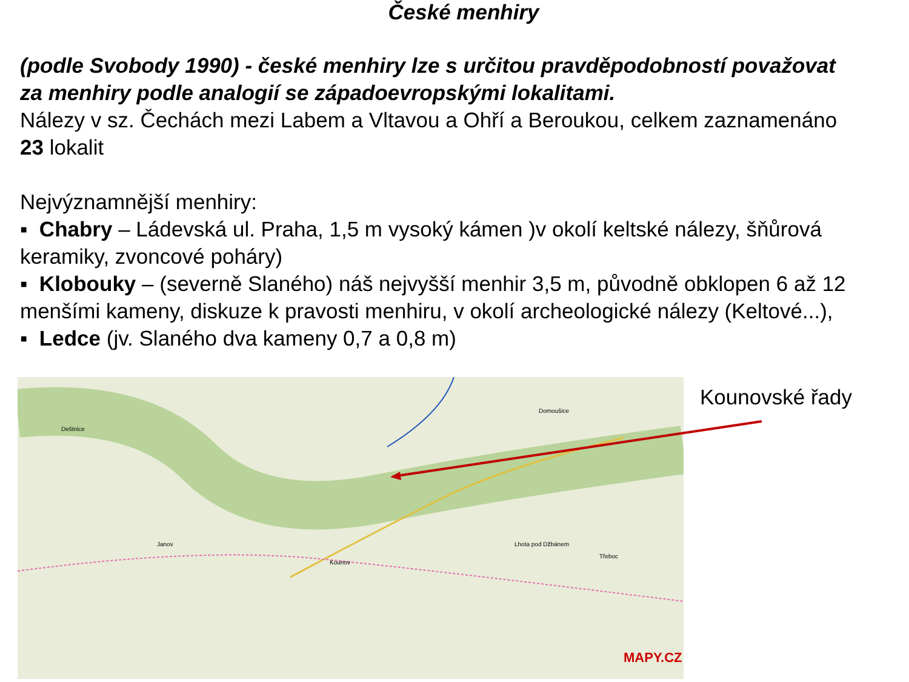České menhiry
(podle Svobody 1990) - české menhiry lze s určitou pravděpodobností považovat
za menhiry podle analogií se západoevropskými lokalitami.
Nálezy v sz. Čechách mezi Labem a Vltavou a Ohří a Beroukou, celkem zaznamenáno
23 lokalit
Nejvýznamnější menhiry:
▪ Chabry – Ládevská ul. Praha, 1,5 m vysoký kámen )v okolí keltské nálezy, šňůrová
keramiky, zvoncové poháry)
▪ Klobouky – (severně Slaného) náš nejvyšší menhir 3,5 m, původně obklopen 6 až 12
menšími kameny, diskuze k pravosti menhiru, v okolí archeologické nálezy (Keltové...),
▪ Ledce (jv. Slaného dva kameny 0,7 a 0,8 m)
Deštnice
Domoušice
Janov
Kounov
Lhota pod Džbánem
Třeboc
MAPY.CZ
Kounovské řady